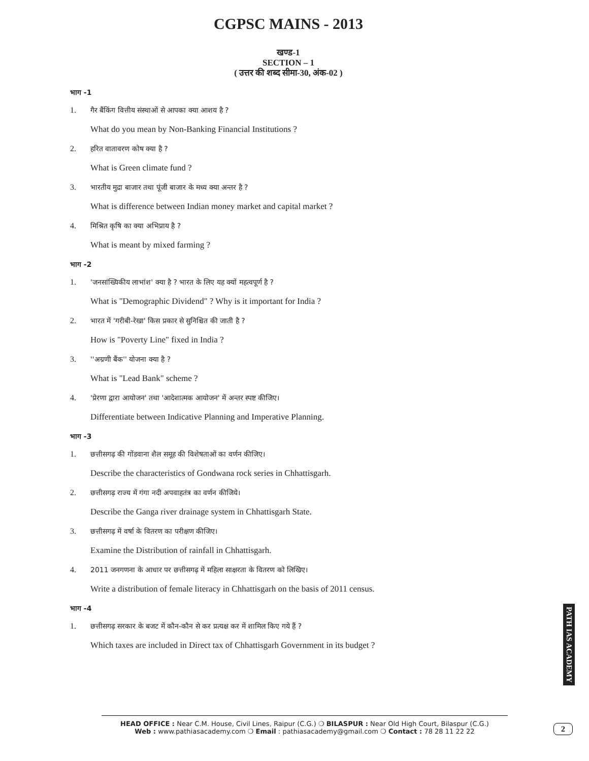CGPSC MAINS - 2013
खण्ड-1
SECTION – 1
( उत्तर की शब्द सीमा-30, अंक-02 )
भाग -1
1. गैर बैंकिंग वित्तीय संस्थाओं से आपका क्या आशय है ?
What do you mean by Non-Banking Financial Institutions ?
2. हरित वातावरण कोष क्या है ?
What is Green climate fund ?
3. भारतीय मुद्रा बाजार तथा पूंजी बाजार के मध्य क्या अन्तर है ?
What is difference between Indian money market and capital market ?
4. मिश्रित कृषि का क्या अभिप्राय है ?
What is meant by mixed farming ?
भाग -2
1. 'जनसांख्यिकीय लाभांश' क्या है ? भारत के लिए यह क्यों महत्वपूर्ण है ?
What is "Demographic Dividend" ? Why is it important for India ?
2. भारत में 'गरीबी-रेखा' किस प्रकार से सुनिश्चित की जाती है ?
How is "Poverty Line" fixed in India ?
3. ''अग्रणी बैंक'' योजना क्या है ?
What is "Lead Bank" scheme ?
4. 'प्रेरणा द्वारा आयोजन' तथा 'आदेशात्मक आयोजन' में अन्तर स्पष्ट कीजिए।
Differentiate between Indicative Planning and Imperative Planning.
भाग -3
1. छत्तीसगढ़ की गोंडवाना शैल समूह की विशेषताओं का वर्णन कीजिए।
Describe the characteristics of Gondwana rock series in Chhattisgarh.
2. छत्तीसगढ़ राज्य में गंगा नदी अपवाहतंत्र का वर्णन कीजिये।
Describe the Ganga river drainage system in Chhattisgarh State.
3. छत्तीसगढ़ में वर्षा के वितरण का परीक्षण कीजिए।
Examine the Distribution of rainfall in Chhattisgarh.
4. 2011 जनगणना के आधार पर छत्तीसगढ़ में महिला साक्षरता के वितरण को लिखिए।
Write a distribution of female literacy in Chhattisgarh on the basis of 2011 census.
भाग -4
1. छत्तीसगढ़ सरकार के बजट में कौन-कौन से कर प्रत्यक्ष कर में शामिल किए गये हैं ?
Which taxes are included in Direct tax of Chhattisgarh Government in its budget ?
PATH IAS ACADEMY
2
HEAD OFFICE : Near C.M. House, Civil Lines, Raipur (C.G.) ❍ BILASPUR : Near Old High Court, Bilaspur (C.G.)
Web : www.pathiasacademy.com ❍ Email : pathiasacademy@gmail.com ❍ Contact : 78 28 11 22 22